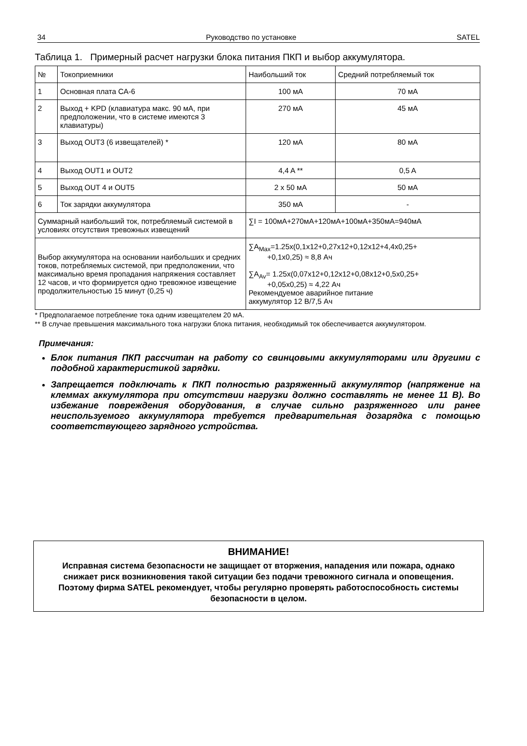34 Руководство по установке SATEL
Таблица 1. Примерный расчет нагрузки блока питания ПКП и выбор аккумулятора.
| № | Токоприемники | Наибольший ток | Средний потребляемый ток |
| 1 | Основная плата CA-6 | 100 мА | 70 мА |
| 2 | Выход + KPD (клавиатура макс. 90 мА, при предположении, что в системе имеются 3 клавиатуры) | 270 мА | 45 мА |
| 3 | Выход OUT3 (6 извещателей) * | 120 мА | 80 мА |
| 4 | Выход OUT1 и OUT2 | 4,4 A ** | 0,5 A |
| 5 | Выход OUT 4 и OUT5 | 2 x 50 мА | 50 мА |
| 6 | Ток зарядки аккумулятора | 350 мА | - |
| Суммарный наибольший ток, потребляемый системой в условиях отсутствия тревожных извещений | | ∑I = 100мА+270мА+120мА+100мА+350мА=940мА | |
| Выбор аккумулятора на основании наибольших и средних токов, потребляемых системой, при предположении, что максимально время пропадания напряжения составляет 12 часов, и что формируется одно тревожное извещение продолжительностью 15 минут (0,25 ч) | | ∑A<sub>Max</sub>=1.25x(0,1x12+0,27x12+0,12x12+4,4x0,25+ +0,1x0,25) ≈ 8,8 Ач ∑A<sub>Av</sub>= 1.25x(0,07x12+0,12x12+0,08x12+0,5x0,25+ +0,05x0,25) ≈ 4,22 Ач Рекомендуемое аварийное питание аккумулятор 12 В/7,5 Ач | |
* Предполагаемое потребление тока одним извещателем 20 мА.
** В случае превышения максимального тока нагрузки блока питания, необходимый ток обеспечивается аккумулятором.
Примечания:
Блок питания ПКП рассчитан на работу со свинцовыми аккумуляторами или другими с подобной характеристикой зарядки.
Запрещается подключать к ПКП полностью разряженный аккумулятор (напряжение на клеммах аккумулятора при отсутствии нагрузки должно составлять не менее 11 В). Во избежание повреждения оборудования, в случае сильно разряженного или ранее неиспользуемого аккумулятора требуется предварительная дозарядка с помощью соответствующего зарядного устройства.
ВНИМАНИЕ!
Исправная система безопасности не защищает от вторжения, нападения или пожара, однако снижает риск возникновения такой ситуации без подачи тревожного сигнала и оповещения. Поэтому фирма SATEL рекомендует, чтобы регулярно проверять работоспособность системы безопасности в целом.